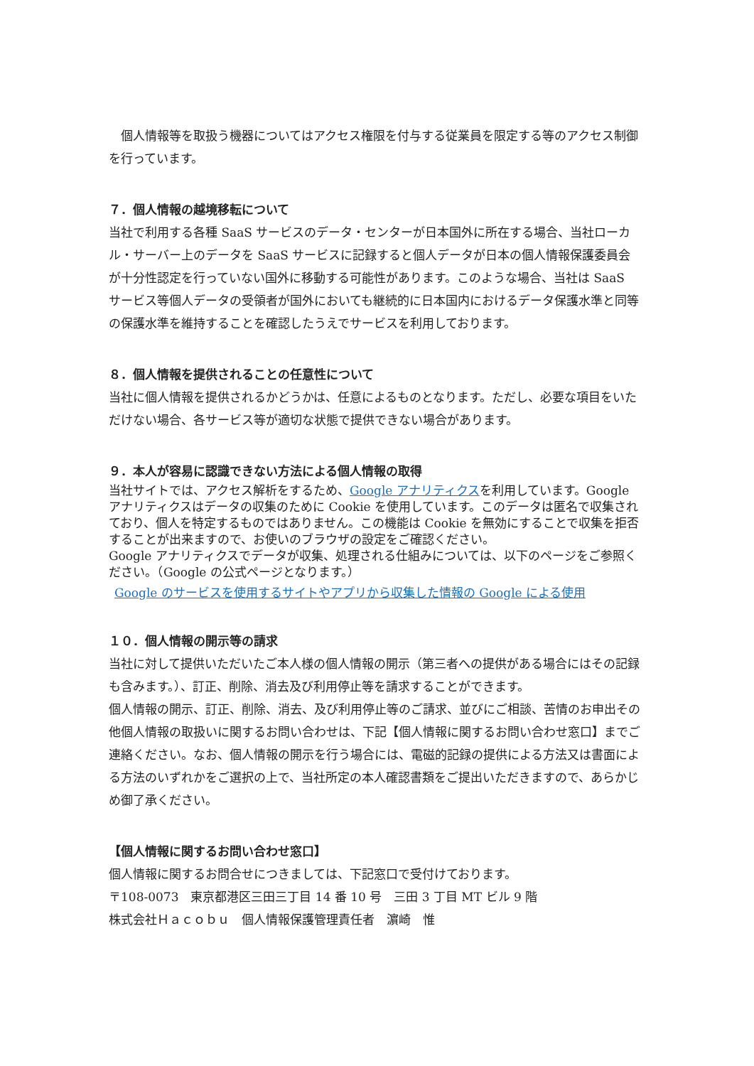個人情報等を取扱う機器についてはアクセス権限を付与する従業員を限定する等のアクセス制御を行っています。
７．個人情報の越境移転について
当社で利用する各種 SaaS サービスのデータ・センターが日本国外に所在する場合、当社ローカル・サーバー上のデータを SaaS サービスに記録すると個人データが日本の個人情報保護委員会が十分性認定を行っていない国外に移動する可能性があります。このような場合、当社は SaaS サービス等個人データの受領者が国外においても継続的に日本国内におけるデータ保護水準と同等の保護水準を維持することを確認したうえでサービスを利用しております。
８．個人情報を提供されることの任意性について
当社に個人情報を提供されるかどうかは、任意によるものとなります。ただし、必要な項目をいただけない場合、各サービス等が適切な状態で提供できない場合があります。
９．本人が容易に認識できない方法による個人情報の取得
当社サイトでは、アクセス解析をするため、Google アナリティクスを利用しています。Google アナリティクスはデータの収集のために Cookie を使用しています。このデータは匿名で収集されており、個人を特定するものではありません。この機能は Cookie を無効にすることで収集を拒否することが出来ますので、お使いのブラウザの設定をご確認ください。
Google アナリティクスでデータが収集、処理される仕組みについては、以下のページをご参照ください。（Google の公式ページとなります。）
Google のサービスを使用するサイトやアプリから収集した情報の Google による使用
１０．個人情報の開示等の請求
当社に対して提供いただいたご本人様の個人情報の開示（第三者への提供がある場合にはその記録も含みます。）、訂正、削除、消去及び利用停止等を請求することができます。
個人情報の開示、訂正、削除、消去、及び利用停止等のご請求、並びにご相談、苦情のお申出その他個人情報の取扱いに関するお問い合わせは、下記【個人情報に関するお問い合わせ窓口】までご連絡ください。なお、個人情報の開示を行う場合には、電磁的記録の提供による方法又は書面による方法のいずれかをご選択の上で、当社所定の本人確認書類をご提出いただきますので、あらかじめ御了承ください。
【個人情報に関するお問い合わせ窓口】
個人情報に関するお問合せにつきましては、下記窓口で受付けております。
〒108-0073　東京都港区三田三丁目 14 番 10 号　三田 3 丁目 MT ビル 9 階
株式会社Ｈａｃｏｂｕ　個人情報保護管理責任者　濵崎　惟